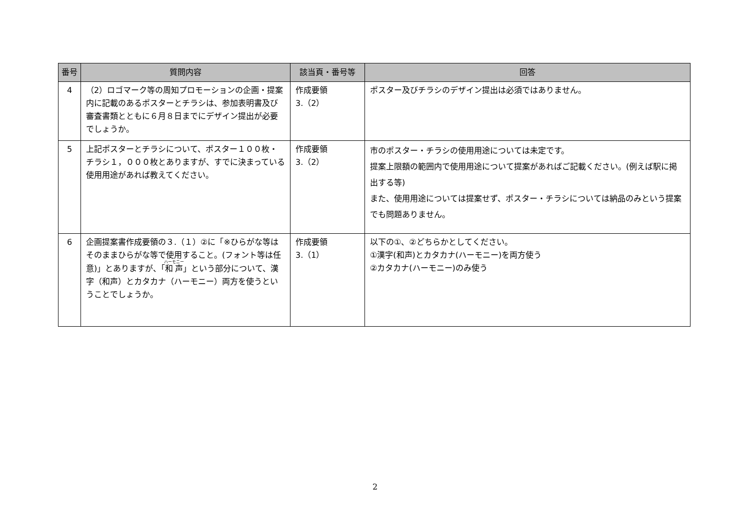| 番号 | 質問内容 | 該当頁・番号等 | 回答 |
| --- | --- | --- | --- |
| 4 | （2）ロゴマーク等の周知プロモーションの企画・提案内に記載のあるポスターとチラシは、参加表明書及び審査書類とともに６月８日までにデザイン提出が必要でしょうか。 | 作成要領 3.（2） | ポスター及びチラシのデザイン提出は必須ではありません。 |
| 5 | 上記ポスターとチラシについて、ポスター１００枚・チラシ１，０００枚とありますが、すでに決まっている使用用途があれば教えてください。 | 作成要領 3.（2） | 市のポスター・チラシの使用用途については未定です。 提案上限額の範囲内で使用用途について提案があればご記載ください。(例えば駅に掲出する等) また、使用用途については提案せず、ポスター・チラシについては納品のみという提案でも問題ありません。 |
| 6 | 企画提案書作成要領の３.（１）②に「※ひらがな等はそのままひらがな等で使用すること。(フォント等は任意)」とありますが、「 和声 」という部分について、漢字（和声）とカタカナ（ハーモニー）両方を使うということでしょうか。 | 作成要領 3.（1） | 以下の①、②どちらかとしてください。 ①漢字(和声)とカタカナ(ハーモニー)を両方使う ②カタカナ(ハーモニー)のみ使う |
2